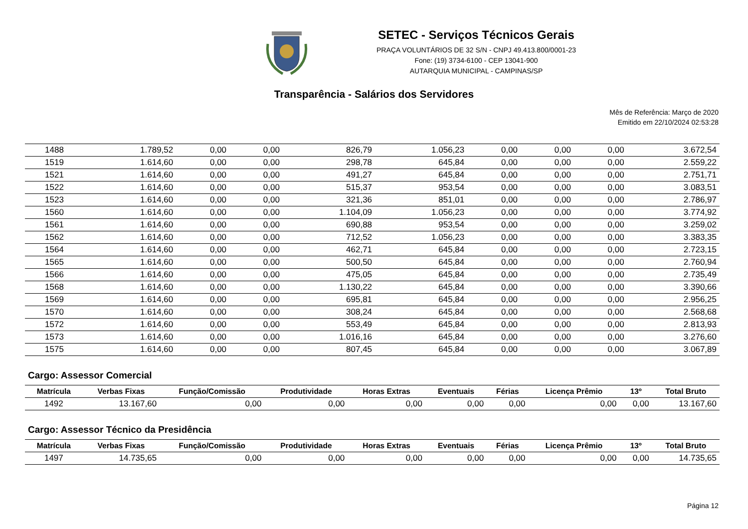SETEC - Serviços Técnicos Gerais
PRAÇA VOLUNTÁRIOS DE 32 S/N - CNPJ 49.413.800/0001-23
Fone: (19) 3734-6100 - CEP 13041-900
AUTARQUIA MUNICIPAL - CAMPINAS/SP
Transparência - Salários dos Servidores
Mês de Referência: Março de 2020
Emitido em 22/10/2024 02:53:28
| 1488 | 1.789,52 | 0,00 | 0,00 | 826,79 | 1.056,23 | 0,00 | 0,00 | 0,00 | 3.672,54 |
| 1519 | 1.614,60 | 0,00 | 0,00 | 298,78 | 645,84 | 0,00 | 0,00 | 0,00 | 2.559,22 |
| 1521 | 1.614,60 | 0,00 | 0,00 | 491,27 | 645,84 | 0,00 | 0,00 | 0,00 | 2.751,71 |
| 1522 | 1.614,60 | 0,00 | 0,00 | 515,37 | 953,54 | 0,00 | 0,00 | 0,00 | 3.083,51 |
| 1523 | 1.614,60 | 0,00 | 0,00 | 321,36 | 851,01 | 0,00 | 0,00 | 0,00 | 2.786,97 |
| 1560 | 1.614,60 | 0,00 | 0,00 | 1.104,09 | 1.056,23 | 0,00 | 0,00 | 0,00 | 3.774,92 |
| 1561 | 1.614,60 | 0,00 | 0,00 | 690,88 | 953,54 | 0,00 | 0,00 | 0,00 | 3.259,02 |
| 1562 | 1.614,60 | 0,00 | 0,00 | 712,52 | 1.056,23 | 0,00 | 0,00 | 0,00 | 3.383,35 |
| 1564 | 1.614,60 | 0,00 | 0,00 | 462,71 | 645,84 | 0,00 | 0,00 | 0,00 | 2.723,15 |
| 1565 | 1.614,60 | 0,00 | 0,00 | 500,50 | 645,84 | 0,00 | 0,00 | 0,00 | 2.760,94 |
| 1566 | 1.614,60 | 0,00 | 0,00 | 475,05 | 645,84 | 0,00 | 0,00 | 0,00 | 2.735,49 |
| 1568 | 1.614,60 | 0,00 | 0,00 | 1.130,22 | 645,84 | 0,00 | 0,00 | 0,00 | 3.390,66 |
| 1569 | 1.614,60 | 0,00 | 0,00 | 695,81 | 645,84 | 0,00 | 0,00 | 0,00 | 2.956,25 |
| 1570 | 1.614,60 | 0,00 | 0,00 | 308,24 | 645,84 | 0,00 | 0,00 | 0,00 | 2.568,68 |
| 1572 | 1.614,60 | 0,00 | 0,00 | 553,49 | 645,84 | 0,00 | 0,00 | 0,00 | 2.813,93 |
| 1573 | 1.614,60 | 0,00 | 0,00 | 1.016,16 | 645,84 | 0,00 | 0,00 | 0,00 | 3.276,60 |
| 1575 | 1.614,60 | 0,00 | 0,00 | 807,45 | 645,84 | 0,00 | 0,00 | 0,00 | 3.067,89 |
Cargo: Assessor Comercial
| Matrícula | Verbas Fixas | Função/Comissão | Produtividade | Horas Extras | Eventuais | Férias | Licença Prêmio | 13º | Total Bruto |
| --- | --- | --- | --- | --- | --- | --- | --- | --- | --- |
| 1492 | 13.167,60 | 0,00 | 0,00 | 0,00 | 0,00 | 0,00 | 0,00 | 0,00 | 13.167,60 |
Cargo: Assessor Técnico da Presidência
| Matrícula | Verbas Fixas | Função/Comissão | Produtividade | Horas Extras | Eventuais | Férias | Licença Prêmio | 13º | Total Bruto |
| --- | --- | --- | --- | --- | --- | --- | --- | --- | --- |
| 1497 | 14.735,65 | 0,00 | 0,00 | 0,00 | 0,00 | 0,00 | 0,00 | 0,00 | 14.735,65 |
Página 12